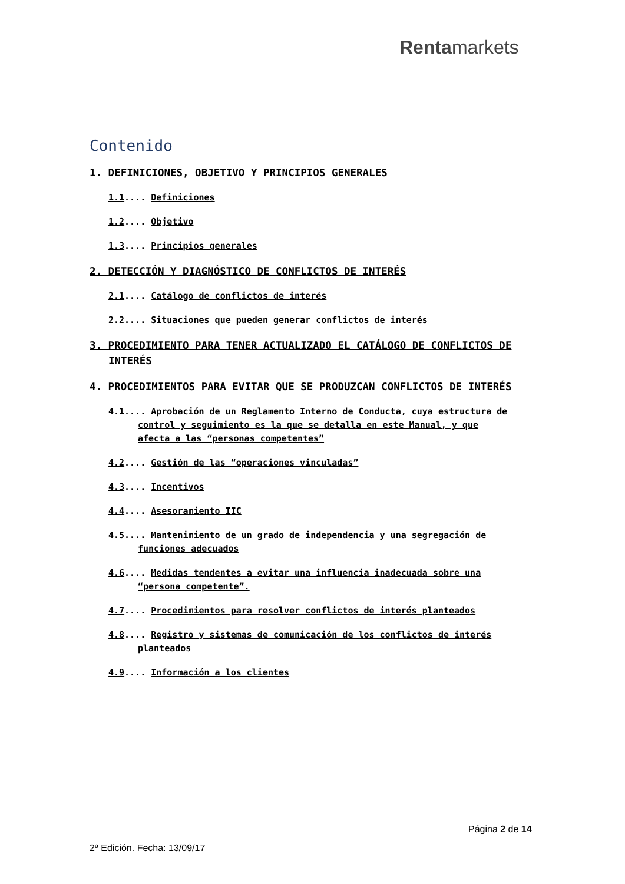Rentamarkets
Contenido
1. DEFINICIONES, OBJETIVO Y PRINCIPIOS GENERALES
1.1.... Definiciones
1.2.... Objetivo
1.3.... Principios generales
2. DETECCIÓN Y DIAGNÓSTICO DE CONFLICTOS DE INTERÉS
2.1.... Catálogo de conflictos de interés
2.2.... Situaciones que pueden generar conflictos de interés
3. PROCEDIMIENTO PARA TENER ACTUALIZADO EL CATÁLOGO DE CONFLICTOS DE INTERÉS
4. PROCEDIMIENTOS PARA EVITAR QUE SE PRODUZCAN CONFLICTOS DE INTERÉS
4.1.... Aprobación de un Reglamento Interno de Conducta, cuya estructura de control y seguimiento es la que se detalla en este Manual, y que afecta a las “personas competentes”
4.2.... Gestión de las “operaciones vinculadas”
4.3.... Incentivos
4.4.... Asesoramiento IIC
4.5.... Mantenimiento de un grado de independencia y una segregación de funciones adecuados
4.6.... Medidas tendentes a evitar una influencia inadecuada sobre una “persona competente”.
4.7.... Procedimientos para resolver conflictos de interés planteados
4.8.... Registro y sistemas de comunicación de los conflictos de interés planteados
4.9.... Información a los clientes
Página 2 de 14
2ª Edición. Fecha: 13/09/17